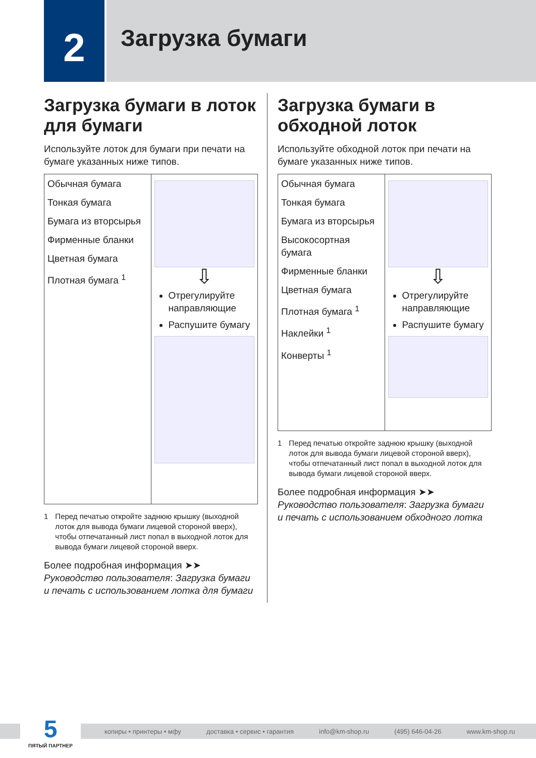2
Загрузка бумаги
Загрузка бумаги в лоток для бумаги
Используйте лоток для бумаги при печати на бумаге указанных ниже типов.
| Обычная бумага Тонкая бумага Бумага из вторсырья Фирменные бланки Цветная бумага Плотная бумага <sup>1</sup> | ⇩ Отрегулируйте направляющие Распушите бумагу |
1 Перед печатью откройте заднюю крышку (выходной лоток для вывода бумаги лицевой стороной вверх), чтобы отпечатанный лист попал в выходной лоток для вывода бумаги лицевой стороной вверх.
Более подробная информация ➤➤ Руководство пользователя: Загрузка бумаги и печать с использованием лотка для бумаги
Загрузка бумаги в обходной лоток
Используйте обходной лоток при печати на бумаге указанных ниже типов.
| Обычная бумага Тонкая бумага Бумага из вторсырья Высокосортная бумага Фирменные бланки Цветная бумага Плотная бумага <sup>1</sup> Наклейки <sup>1</sup> Конверты <sup>1</sup> | ⇩ Отрегулируйте направляющие Распушите бумагу |
1 Перед печатью откройте заднюю крышку (выходной лоток для вывода бумаги лицевой стороной вверх), чтобы отпечатанный лист попал в выходной лоток для вывода бумаги лицевой стороной вверх.
Более подробная информация ➤➤ Руководство пользователя: Загрузка бумаги и печать с использованием обходного лотка
копиры • принтеры • мфу доставка • сервис • гарантия info@km-shop.ru (495) 646-04-26 www.km-shop.ru
5
ПЯТЫЙ ПАРТНЕР